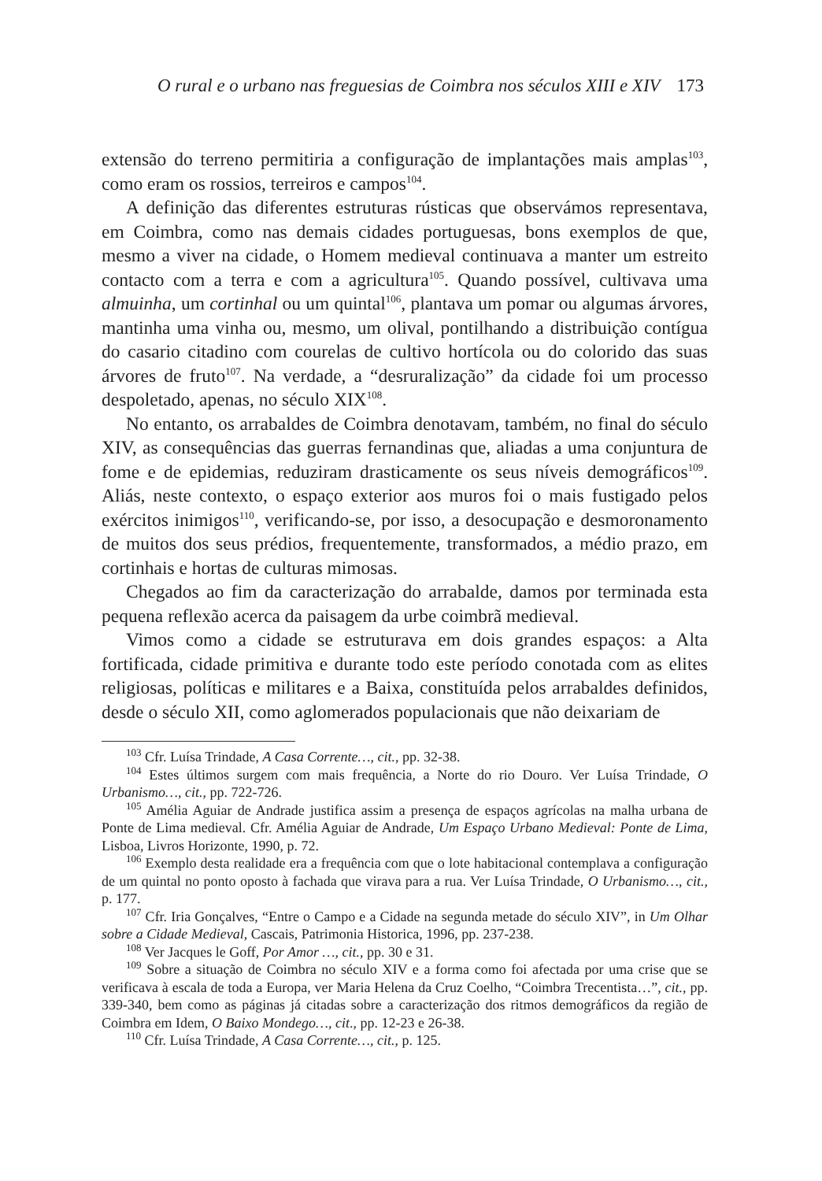O rural e o urbano nas freguesias de Coimbra nos séculos XIII e XIV 173
extensão do terreno permitiria a configuração de implantações mais amplas<sup>103</sup>, como eram os rossios, terreiros e campos<sup>104</sup>.
A definição das diferentes estruturas rústicas que observámos representava, em Coimbra, como nas demais cidades portuguesas, bons exemplos de que, mesmo a viver na cidade, o Homem medieval continuava a manter um estreito contacto com a terra e com a agricultura<sup>105</sup>. Quando possível, cultivava uma almuinha, um cortinhal ou um quintal<sup>106</sup>, plantava um pomar ou algumas árvores, mantinha uma vinha ou, mesmo, um olival, pontilhando a distribuição contígua do casario citadino com courelas de cultivo hortícola ou do colorido das suas árvores de fruto<sup>107</sup>. Na verdade, a “desruralização” da cidade foi um processo despoletado, apenas, no século XIX<sup>108</sup>.
No entanto, os arrabaldes de Coimbra denotavam, também, no final do século XIV, as consequências das guerras fernandinas que, aliadas a uma conjuntura de fome e de epidemias, reduziram drasticamente os seus níveis demográficos<sup>109</sup>. Aliás, neste contexto, o espaço exterior aos muros foi o mais fustigado pelos exércitos inimigos<sup>110</sup>, verificando-se, por isso, a desocupação e desmoronamento de muitos dos seus prédios, frequentemente, transformados, a médio prazo, em cortinhais e hortas de culturas mimosas.
Chegados ao fim da caracterização do arrabalde, damos por terminada esta pequena reflexão acerca da paisagem da urbe coimbrã medieval.
Vimos como a cidade se estruturava em dois grandes espaços: a Alta fortificada, cidade primitiva e durante todo este período conotada com as elites religiosas, políticas e militares e a Baixa, constituída pelos arrabaldes definidos, desde o século XII, como aglomerados populacionais que não deixariam de
<sup>103</sup> Cfr. Luísa Trindade, A Casa Corrente…, cit., pp. 32-38.
<sup>104</sup> Estes últimos surgem com mais frequência, a Norte do rio Douro. Ver Luísa Trindade, O Urbanismo…, cit., pp. 722-726.
<sup>105</sup> Amélia Aguiar de Andrade justifica assim a presença de espaços agrícolas na malha urbana de Ponte de Lima medieval. Cfr. Amélia Aguiar de Andrade, Um Espaço Urbano Medieval: Ponte de Lima, Lisboa, Livros Horizonte, 1990, p. 72.
<sup>106</sup> Exemplo desta realidade era a frequência com que o lote habitacional contemplava a configuração de um quintal no ponto oposto à fachada que virava para a rua. Ver Luísa Trindade, O Urbanismo…, cit., p. 177.
<sup>107</sup> Cfr. Iria Gonçalves, “Entre o Campo e a Cidade na segunda metade do século XIV”, in Um Olhar sobre a Cidade Medieval, Cascais, Patrimonia Historica, 1996, pp. 237-238.
<sup>108</sup> Ver Jacques le Goff, Por Amor …, cit., pp. 30 e 31.
<sup>109</sup> Sobre a situação de Coimbra no século XIV e a forma como foi afectada por uma crise que se verificava à escala de toda a Europa, ver Maria Helena da Cruz Coelho, “Coimbra Trecentista…”, cit., pp. 339-340, bem como as páginas já citadas sobre a caracterização dos ritmos demográficos da região de Coimbra em Idem, O Baixo Mondego…, cit., pp. 12-23 e 26-38.
<sup>110</sup> Cfr. Luísa Trindade, A Casa Corrente…, cit., p. 125.